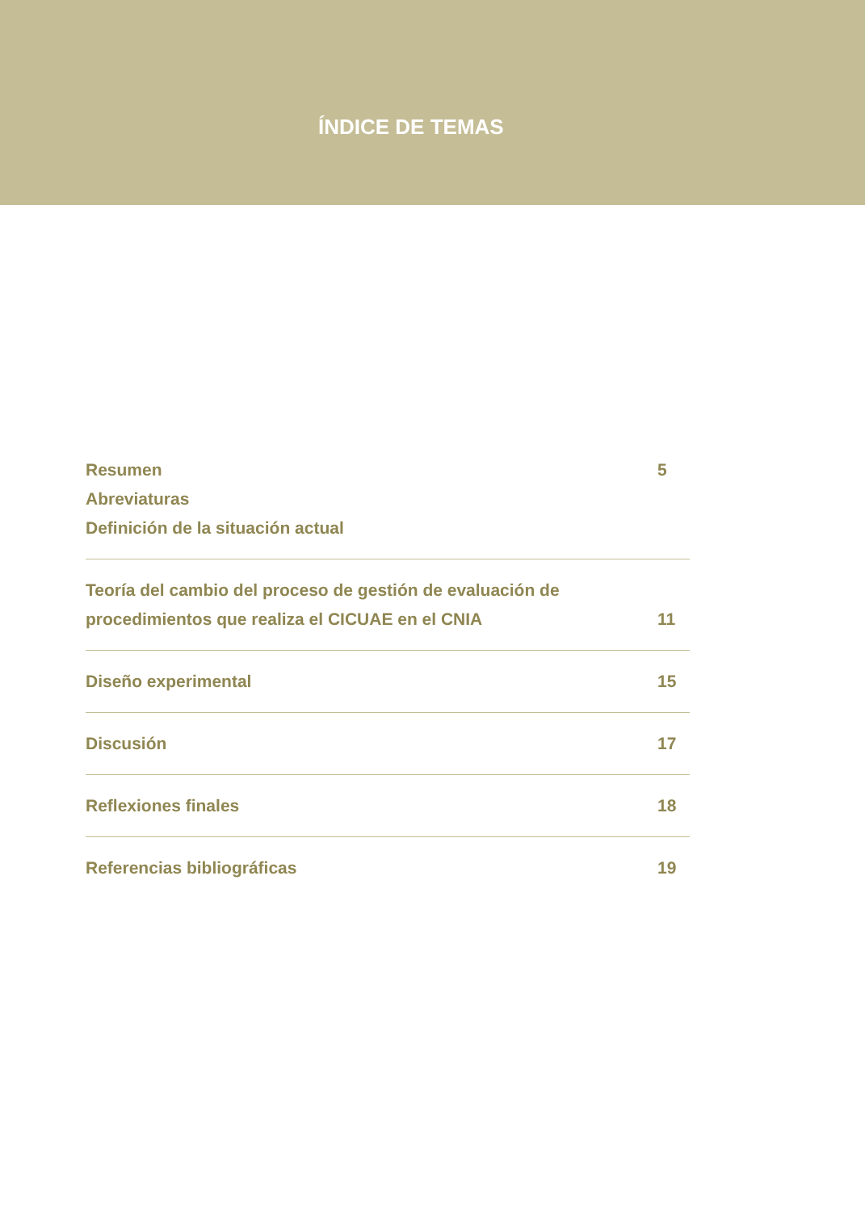ÍNDICE DE TEMAS
Resumen 5
Abreviaturas
Definición de la situación actual
Teoría del cambio del proceso de gestión de evaluación de
procedimientos que realiza el CICUAE en el CNIA 11
Diseño experimental 15
Discusión 17
Reflexiones finales 18
Referencias bibliográficas 19